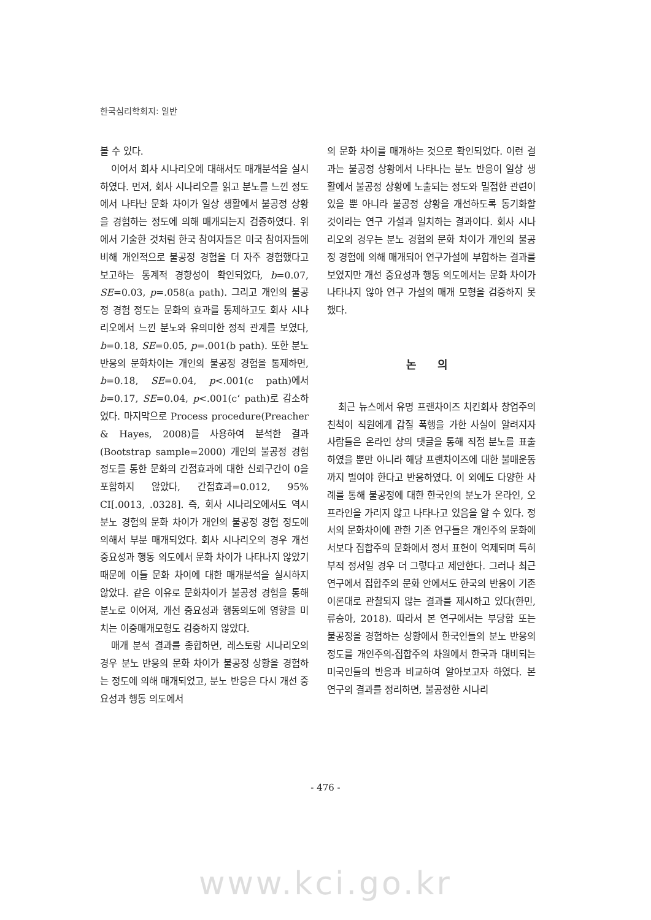한국심리학회지: 일반
볼 수 있다.
이어서 회사 시나리오에 대해서도 매개분석을 실시하였다. 먼저, 회사 시나리오를 읽고 분노를 느낀 정도에서 나타난 문화 차이가 일상 생활에서 불공정 상황을 경험하는 정도에 의해 매개되는지 검증하였다. 위에서 기술한 것처럼 한국 참여자들은 미국 참여자들에 비해 개인적으로 불공정 경험을 더 자주 경험했다고 보고하는 통계적 경향성이 확인되었다, b=0.07, SE=0.03, p=.058(a path). 그리고 개인의 불공정 경험 정도는 문화의 효과를 통제하고도 회사 시나리오에서 느낀 분노와 유의미한 정적 관계를 보였다, b=0.18, SE=0.05, p=.001(b path). 또한 분노 반응의 문화차이는 개인의 불공정 경험을 통제하면, b=0.18, SE=0.04, p<.001(c path)에서 b=0.17, SE=0.04, p<.001(c‘ path)로 감소하였다. 마지막으로 Process procedure(Preacher & Hayes, 2008)를 사용하여 분석한 결과(Bootstrap sample=2000) 개인의 불공정 경험 정도를 통한 문화의 간접효과에 대한 신뢰구간이 0을 포함하지 않았다, 간접효과=0.012, 95% CI[.0013, .0328]. 즉, 회사 시나리오에서도 역시 분노 경험의 문화 차이가 개인의 불공정 경험 정도에 의해서 부분 매개되었다. 회사 시나리오의 경우 개선 중요성과 행동 의도에서 문화 차이가 나타나지 않았기 때문에 이들 문화 차이에 대한 매개분석을 실시하지 않았다. 같은 이유로 문화차이가 불공정 경험을 통해 분노로 이어져, 개선 중요성과 행동의도에 영향을 미치는 이중매개모형도 검증하지 않았다.
매개 분석 결과를 종합하면, 레스토랑 시나리오의 경우 분노 반응의 문화 차이가 불공정 상황을 경험하는 정도에 의해 매개되었고, 분노 반응은 다시 개선 중요성과 행동 의도에서
의 문화 차이를 매개하는 것으로 확인되었다. 이런 결과는 불공정 상황에서 나타나는 분노 반응이 일상 생활에서 불공정 상황에 노출되는 정도와 밀접한 관련이 있을 뿐 아니라 불공정 상황을 개선하도록 동기화할 것이라는 연구 가설과 일치하는 결과이다. 회사 시나리오의 경우는 분노 경험의 문화 차이가 개인의 불공정 경험에 의해 매개되어 연구가설에 부합하는 결과를 보였지만 개선 중요성과 행동 의도에서는 문화 차이가 나타나지 않아 연구 가설의 매개 모형을 검증하지 못했다.
논 의
최근 뉴스에서 유명 프랜차이즈 치킨회사 창업주의 친척이 직원에게 갑질 폭행을 가한 사실이 알려지자 사람들은 온라인 상의 댓글을 통해 직접 분노를 표출하였을 뿐만 아니라 해당 프랜차이즈에 대한 불매운동까지 벌여야 한다고 반응하였다. 이 외에도 다양한 사례를 통해 불공정에 대한 한국인의 분노가 온라인, 오프라인을 가리지 않고 나타나고 있음을 알 수 있다. 정서의 문화차이에 관한 기존 연구들은 개인주의 문화에서보다 집합주의 문화에서 정서 표현이 억제되며 특히 부적 정서일 경우 더 그렇다고 제안한다. 그러나 최근 연구에서 집합주의 문화 안에서도 한국의 반응이 기존 이론대로 관찰되지 않는 결과를 제시하고 있다(한민, 류승아, 2018). 따라서 본 연구에서는 부당함 또는 불공정을 경험하는 상황에서 한국인들의 분노 반응의 정도를 개인주의-집합주의 차원에서 한국과 대비되는 미국인들의 반응과 비교하여 알아보고자 하였다. 본 연구의 결과를 정리하면, 불공정한 시나리
- 476 -
www.kci.go.kr